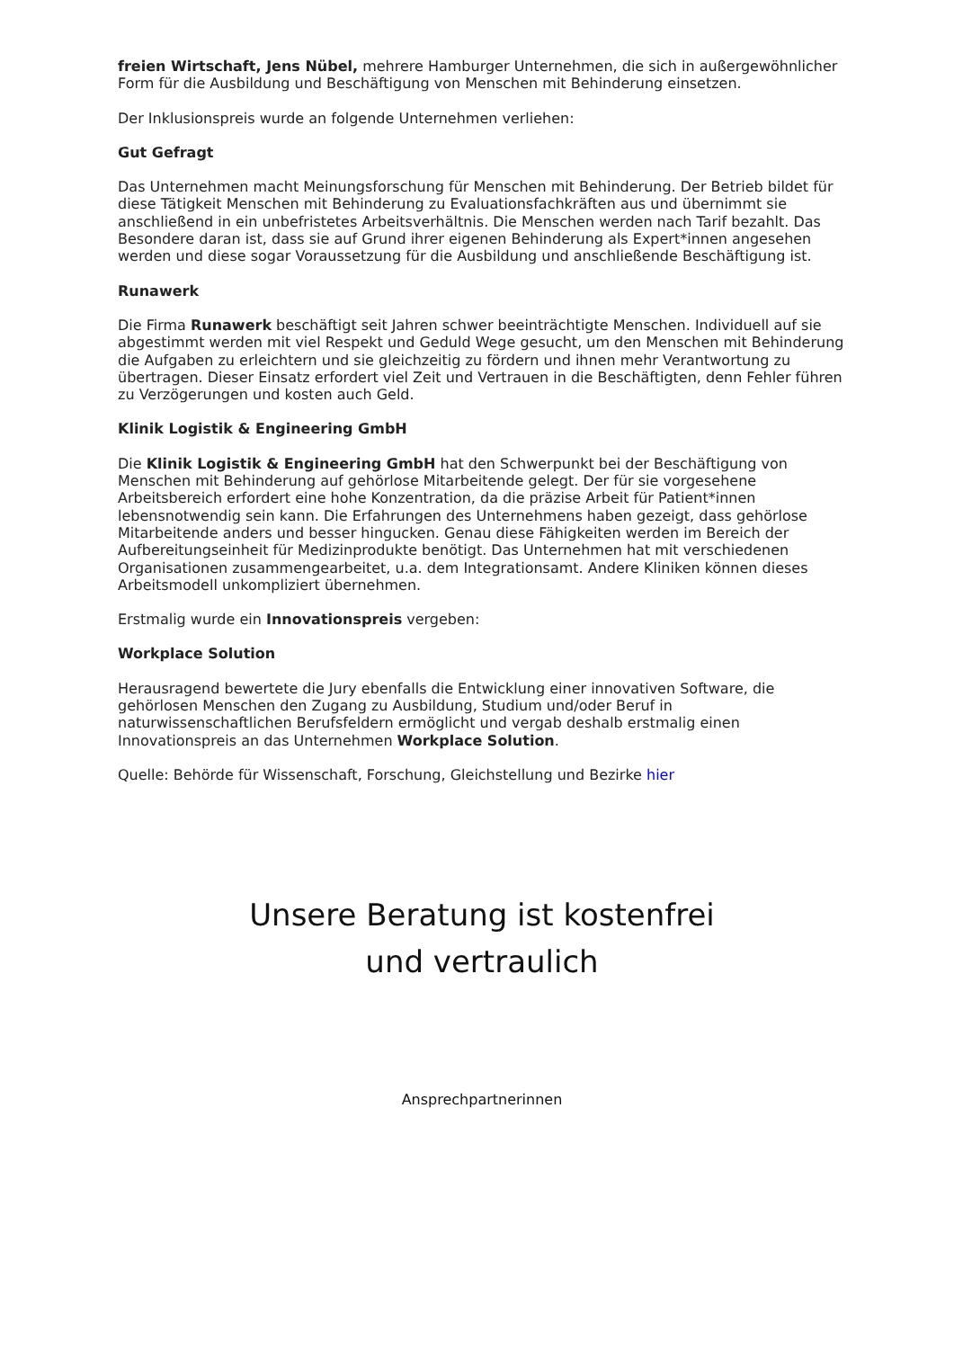freien Wirtschaft, Jens Nübel, mehrere Hamburger Unternehmen, die sich in außergewöhnlicher Form für die Ausbildung und Beschäftigung von Menschen mit Behinderung einsetzen.
Der Inklusionspreis wurde an folgende Unternehmen verliehen:
Gut Gefragt
Das Unternehmen macht Meinungsforschung für Menschen mit Behinderung. Der Betrieb bildet für diese Tätigkeit Menschen mit Behinderung zu Evaluationsfachkräften aus und übernimmt sie anschließend in ein unbefristetes Arbeitsverhältnis. Die Menschen werden nach Tarif bezahlt. Das Besondere daran ist, dass sie auf Grund ihrer eigenen Behinderung als Expert*innen angesehen werden und diese sogar Voraussetzung für die Ausbildung und anschließende Beschäftigung ist.
Runawerk
Die Firma Runawerk beschäftigt seit Jahren schwer beeinträchtigte Menschen. Individuell auf sie abgestimmt werden mit viel Respekt und Geduld Wege gesucht, um den Menschen mit Behinderung die Aufgaben zu erleichtern und sie gleichzeitig zu fördern und ihnen mehr Verantwortung zu übertragen. Dieser Einsatz erfordert viel Zeit und Vertrauen in die Beschäftigten, denn Fehler führen zu Verzögerungen und kosten auch Geld.
Klinik Logistik & Engineering GmbH
Die Klinik Logistik & Engineering GmbH hat den Schwerpunkt bei der Beschäftigung von Menschen mit Behinderung auf gehörlose Mitarbeitende gelegt. Der für sie vorgesehene Arbeitsbereich erfordert eine hohe Konzentration, da die präzise Arbeit für Patient*innen lebensnotwendig sein kann. Die Erfahrungen des Unternehmens haben gezeigt, dass gehörlose Mitarbeitende anders und besser hingucken. Genau diese Fähigkeiten werden im Bereich der Aufbereitungseinheit für Medizinprodukte benötigt. Das Unternehmen hat mit verschiedenen Organisationen zusammengearbeitet, u.a. dem Integrationsamt. Andere Kliniken können dieses Arbeitsmodell unkompliziert übernehmen.
Erstmalig wurde ein Innovationspreis vergeben:
Workplace Solution
Herausragend bewertete die Jury ebenfalls die Entwicklung einer innovativen Software, die gehörlosen Menschen den Zugang zu Ausbildung, Studium und/oder Beruf in naturwissenschaftlichen Berufsfeldern ermöglicht und vergab deshalb erstmalig einen Innovationspreis an das Unternehmen Workplace Solution.
Quelle: Behörde für Wissenschaft, Forschung, Gleichstellung und Bezirke hier
Unsere Beratung ist kostenfrei
und vertraulich
Ansprechpartnerinnen